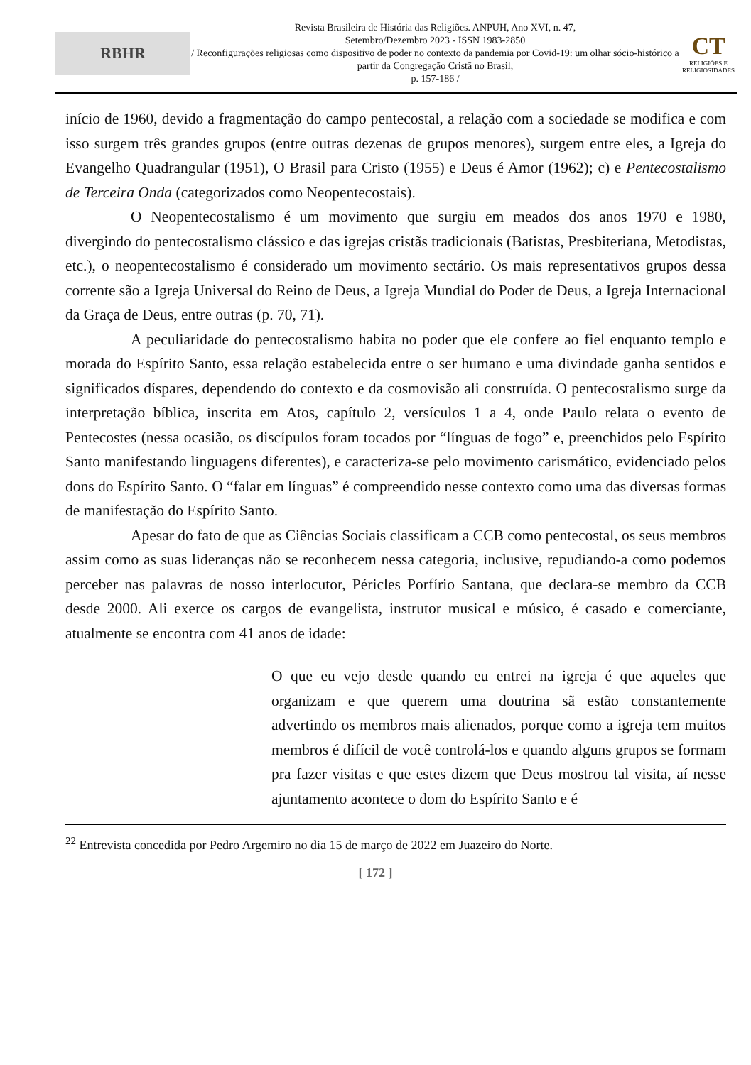RBHR
Revista Brasileira de História das Religiões. ANPUH, Ano XVI, n. 47,
Setembro/Dezembro 2023 - ISSN 1983-2850
/ Reconfigurações religiosas como dispositivo de poder no contexto da pandemia por Covid-19: um olhar sócio-histórico a partir da Congregação Cristã no Brasil,
p. 157-186 /
CT
RELIGIÕES E RELIGIOSIDADES
início de 1960, devido a fragmentação do campo pentecostal, a relação com a sociedade se modifica e com isso surgem três grandes grupos (entre outras dezenas de grupos menores), surgem entre eles, a Igreja do Evangelho Quadrangular (1951), O Brasil para Cristo (1955) e Deus é Amor (1962); c) e Pentecostalismo de Terceira Onda (categorizados como Neopentecostais).
O Neopentecostalismo é um movimento que surgiu em meados dos anos 1970 e 1980, divergindo do pentecostalismo clássico e das igrejas cristãs tradicionais (Batistas, Presbiteriana, Metodistas, etc.), o neopentecostalismo é considerado um movimento sectário. Os mais representativos grupos dessa corrente são a Igreja Universal do Reino de Deus, a Igreja Mundial do Poder de Deus, a Igreja Internacional da Graça de Deus, entre outras (p. 70, 71).
A peculiaridade do pentecostalismo habita no poder que ele confere ao fiel enquanto templo e morada do Espírito Santo, essa relação estabelecida entre o ser humano e uma divindade ganha sentidos e significados díspares, dependendo do contexto e da cosmovisão ali construída. O pentecostalismo surge da interpretação bíblica, inscrita em Atos, capítulo 2, versículos 1 a 4, onde Paulo relata o evento de Pentecostes (nessa ocasião, os discípulos foram tocados por “línguas de fogo” e, preenchidos pelo Espírito Santo manifestando linguagens diferentes), e caracteriza-se pelo movimento carismático, evidenciado pelos dons do Espírito Santo. O “falar em línguas” é compreendido nesse contexto como uma das diversas formas de manifestação do Espírito Santo.
Apesar do fato de que as Ciências Sociais classificam a CCB como pentecostal, os seus membros assim como as suas lideranças não se reconhecem nessa categoria, inclusive, repudiando-a como podemos perceber nas palavras de nosso interlocutor, Péricles Porfírio Santana, que declara-se membro da CCB desde 2000. Ali exerce os cargos de evangelista, instrutor musical e músico, é casado e comerciante, atualmente se encontra com 41 anos de idade:
O que eu vejo desde quando eu entrei na igreja é que aqueles que organizam e que querem uma doutrina sã estão constantemente advertindo os membros mais alienados, porque como a igreja tem muitos membros é difícil de você controlá-los e quando alguns grupos se formam pra fazer visitas e que estes dizem que Deus mostrou tal visita, aí nesse ajuntamento acontece o dom do Espírito Santo e é
<sup>22</sup> Entrevista concedida por Pedro Argemiro no dia 15 de março de 2022 em Juazeiro do Norte.
[ 172 ]